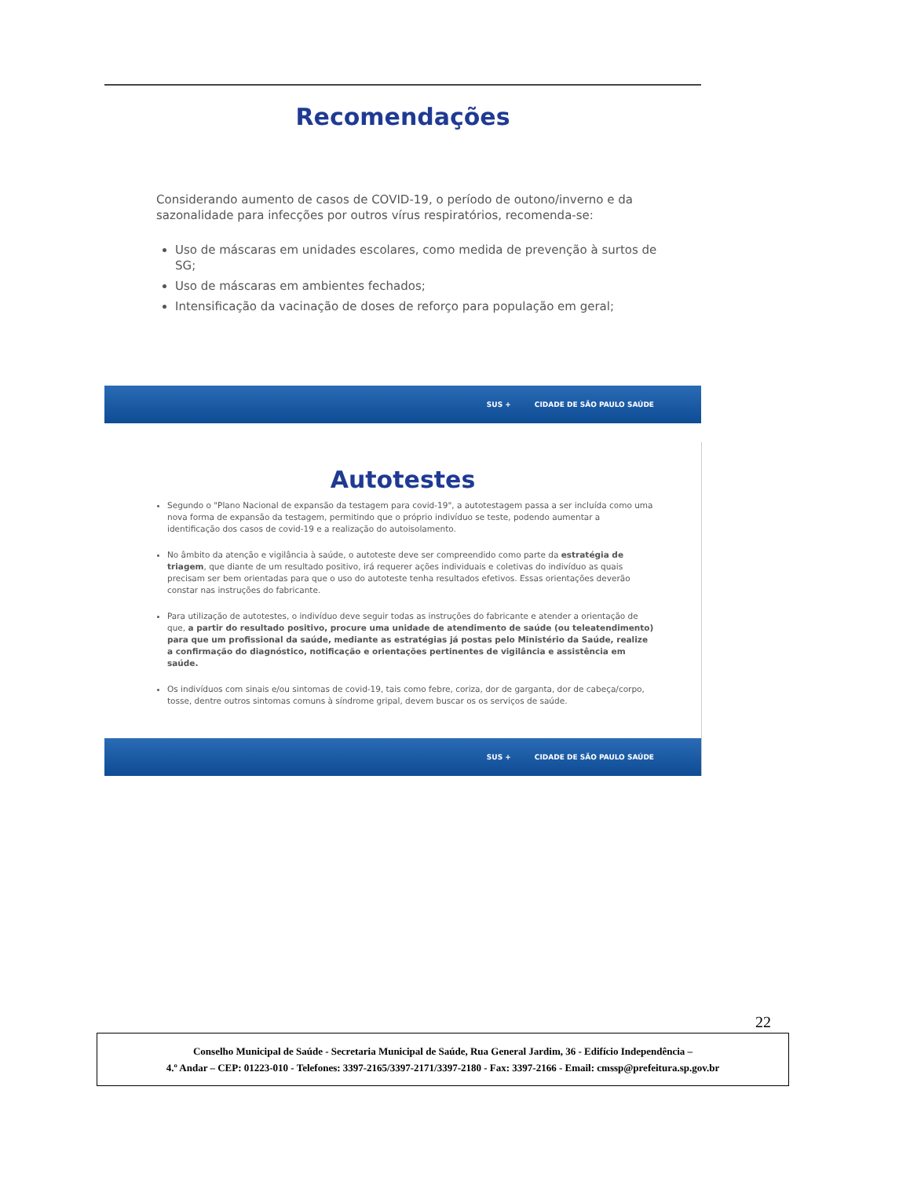Recomendações
Considerando aumento de casos de COVID-19, o período de outono/inverno e da sazonalidade para infecções por outros vírus respiratórios, recomenda-se:
Uso de máscaras em unidades escolares, como medida de prevenção à surtos de SG;
Uso de máscaras em ambientes fechados;
Intensificação da vacinação de doses de reforço para população em geral;
SUS + CIDADE DE SÃO PAULO SAÚDE
Autotestes
Segundo o "Plano Nacional de expansão da testagem para covid-19", a autotestagem passa a ser incluída como uma nova forma de expansão da testagem, permitindo que o próprio indivíduo se teste, podendo aumentar a identificação dos casos de covid-19 e a realização do autoisolamento.
No âmbito da atenção e vigilância à saúde, o autoteste deve ser compreendido como parte da estratégia de triagem, que diante de um resultado positivo, irá requerer ações individuais e coletivas do indivíduo as quais precisam ser bem orientadas para que o uso do autoteste tenha resultados efetivos. Essas orientações deverão constar nas instruções do fabricante.
Para utilização de autotestes, o indivíduo deve seguir todas as instruções do fabricante e atender a orientação de que, a partir do resultado positivo, procure uma unidade de atendimento de saúde (ou teleatendimento) para que um profissional da saúde, mediante as estratégias já postas pelo Ministério da Saúde, realize a confirmação do diagnóstico, notificação e orientações pertinentes de vigilância e assistência em saúde.
Os indivíduos com sinais e/ou sintomas de covid-19, tais como febre, coriza, dor de garganta, dor de cabeça/corpo, tosse, dentre outros sintomas comuns à síndrome gripal, devem buscar os os serviços de saúde.
SUS + CIDADE DE SÃO PAULO SAÚDE
22
Conselho Municipal de Saúde - Secretaria Municipal de Saúde, Rua General Jardim, 36 - Edifício Independência –
4.º Andar – CEP: 01223-010 - Telefones: 3397-2165/3397-2171/3397-2180 - Fax: 3397-2166 - Email: cmssp@prefeitura.sp.gov.br